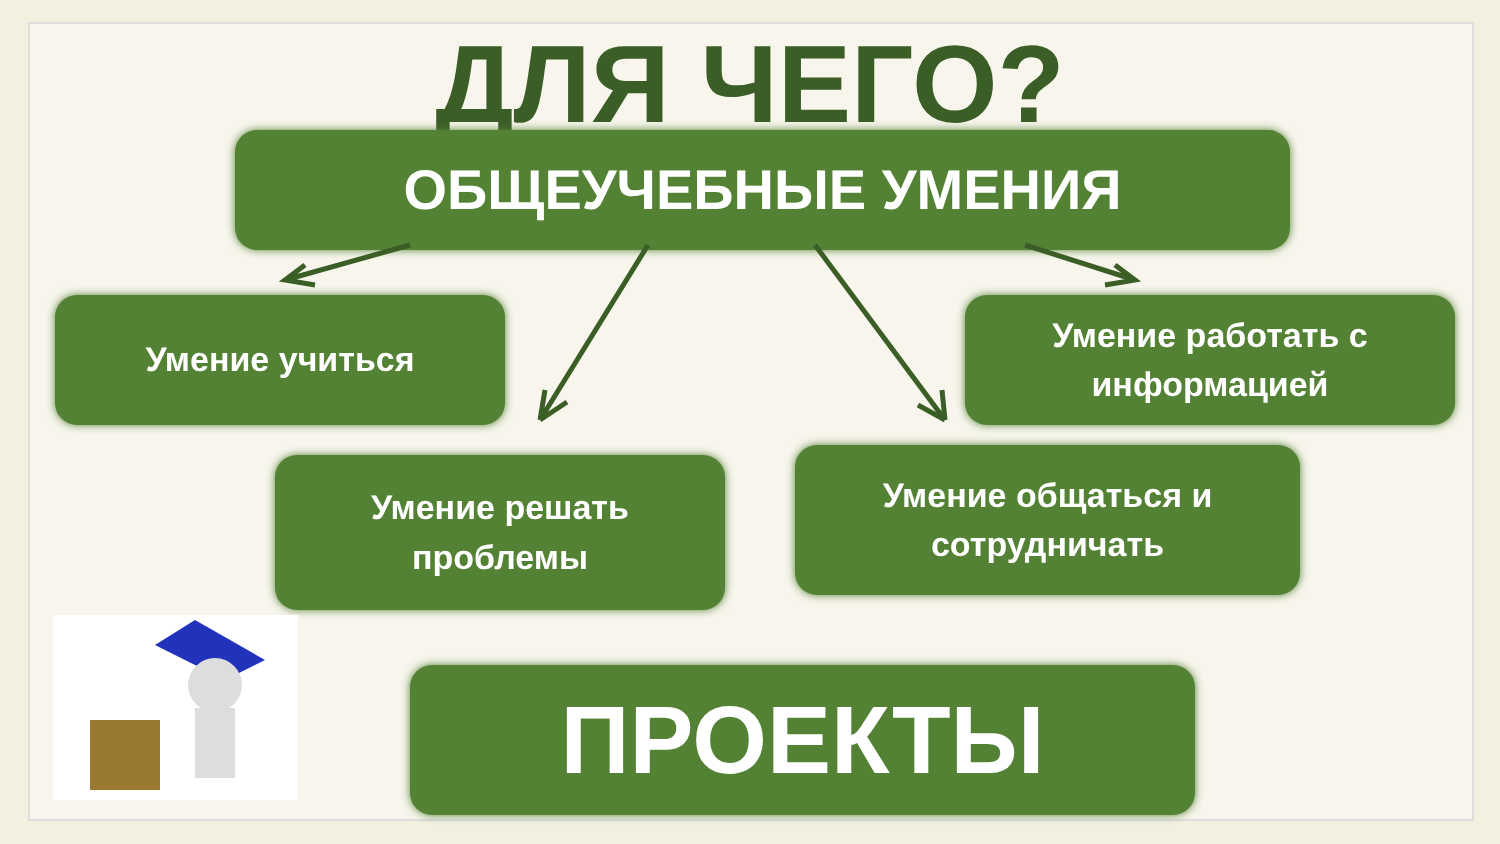ДЛЯ ЧЕГО?
ОБЩЕУЧЕБНЫЕ УМЕНИЯ
Умение учиться
Умение работать с
информацией
Умение решать
проблемы
Умение общаться и
сотрудничать
ПРОЕКТЫ